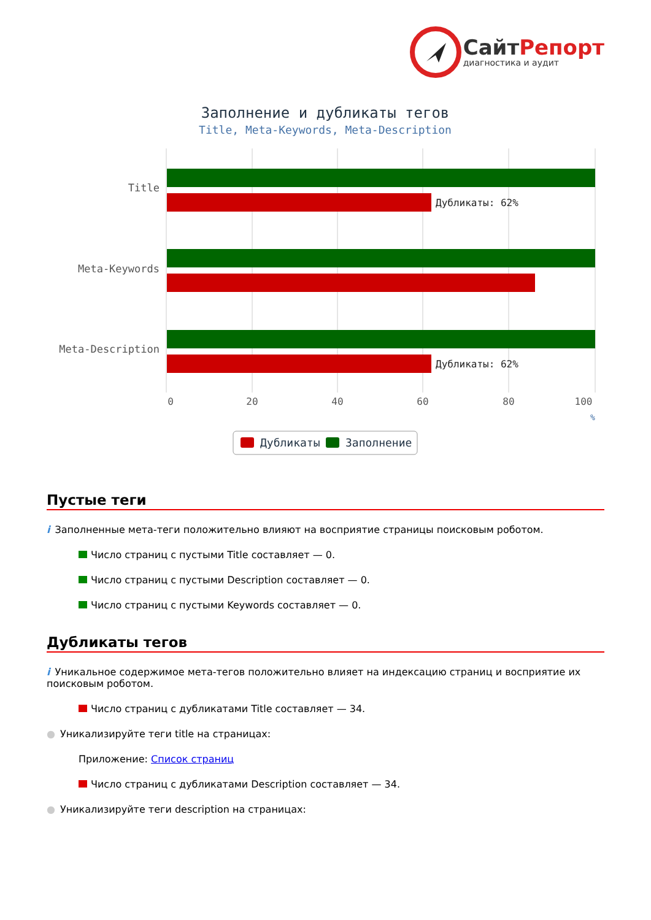СайтРепорт
диагностика и аудит
Заполнение и дубликаты тегов
Title, Meta-Keywords, Meta-Description
Title
Meta-Keywords
Meta-Description
Дубликаты: 62%
Дубликаты: 62%
0
20
40
60
80
100
%
Дубликаты
Заполнение
Пустые теги
i Заполненные мета-теги положительно влияют на восприятие страницы поисковым роботом.
Число страниц с пустыми Title составляет — 0.
Число страниц с пустыми Description составляет — 0.
Число страниц с пустыми Keywords составляет — 0.
Дубликаты тегов
i Уникальное содержимое мета-тегов положительно влияет на индексацию страниц и восприятие их поисковым роботом.
Число страниц с дубликатами Title составляет — 34.
● Уникализируйте теги title на страницах:
Приложение: Список страниц
Число страниц с дубликатами Description составляет — 34.
● Уникализируйте теги description на страницах: